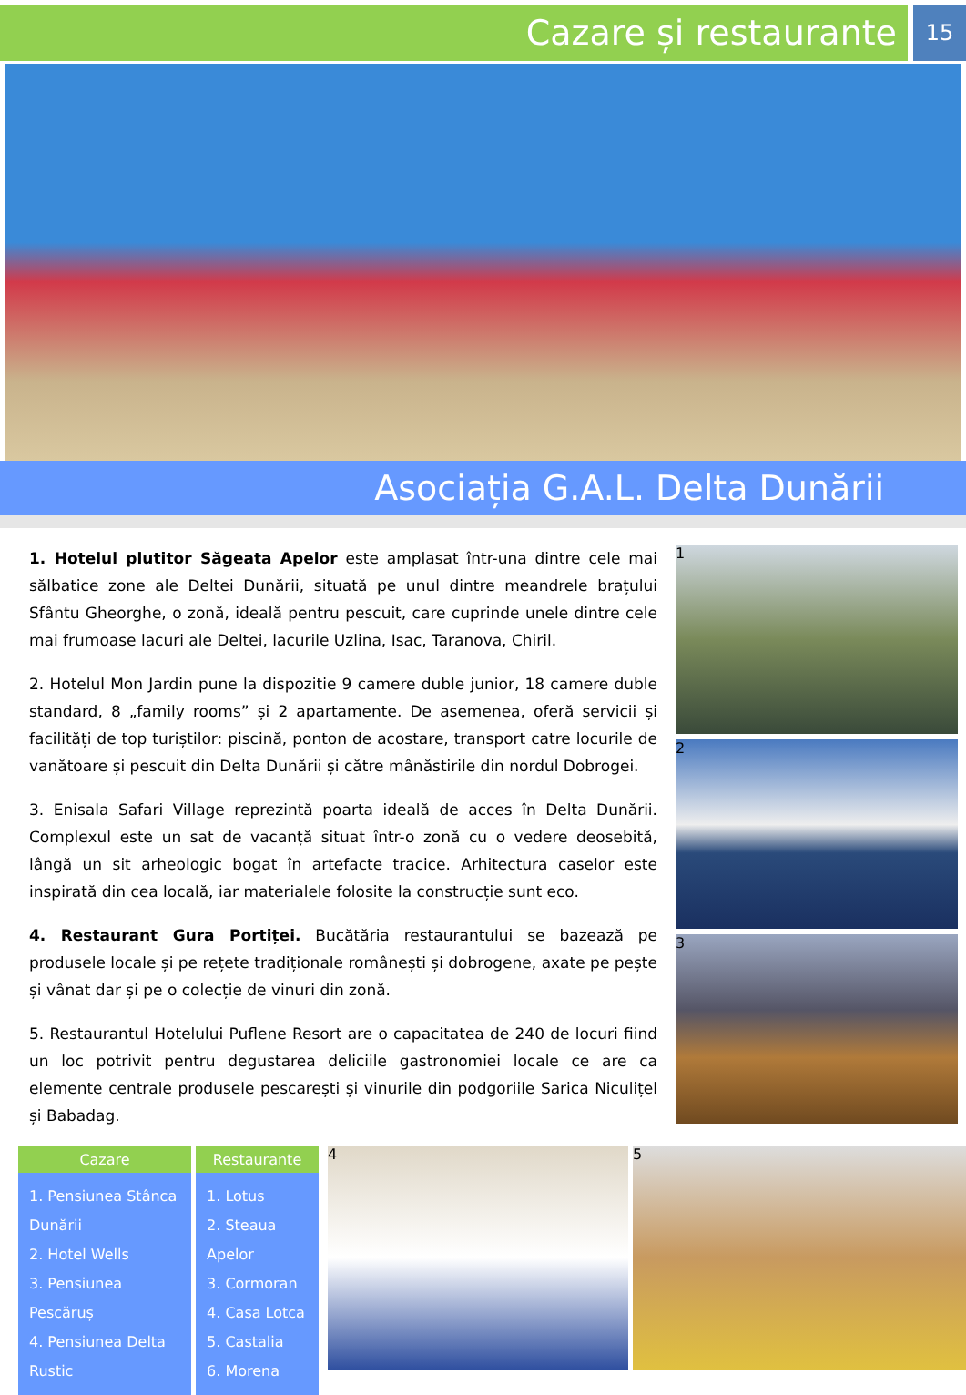Cazare și restaurante
15
Asociația G.A.L. Delta Dunării
1. Hotelul plutitor Săgeata Apelor este amplasat într-una dintre cele mai sălbatice zone ale Deltei Dunării, situată pe unul dintre meandrele brațului Sfântu Gheorghe, o zonă, ideală pentru pescuit, care cuprinde unele dintre cele mai frumoase lacuri ale Deltei, lacurile Uzlina, Isac, Taranova, Chiril.
2. Hotelul Mon Jardin pune la dispozitie 9 camere duble junior, 18 camere duble standard, 8 „family rooms” și 2 apartamente. De asemenea, oferă servicii și facilități de top turiștilor: piscină, ponton de acostare, transport catre locurile de vanătoare și pescuit din Delta Dunării și către mânăstirile din nordul Dobrogei.
3. Enisala Safari Village reprezintă poarta ideală de acces în Delta Dunării. Complexul este un sat de vacanță situat într-o zonă cu o vedere deosebită, lângă un sit arheologic bogat în artefacte tracice. Arhitectura caselor este inspirată din cea locală, iar materialele folosite la construcție sunt eco.
4. Restaurant Gura Portiței. Bucătăria restaurantului se bazează pe produsele locale și pe rețete tradiționale românești și dobrogene, axate pe pește și vânat dar și pe o colecție de vinuri din zonă.
5. Restaurantul Hotelului Puflene Resort are o capacitatea de 240 de locuri fiind un loc potrivit pentru degustarea deliciile gastronomiei locale ce are ca elemente centrale produsele pescarești și vinurile din podgoriile Sarica Niculițel și Babadag.
1
2
3
| Cazare | Restaurante |
| --- | --- |
| 1. Pensiunea Stânca Dunării 2. Hotel Wells 3. Pensiunea Pescăruș 4. Pensiunea Delta Rustic | 1. Lotus 2. Steaua Apelor 3. Cormoran 4. Casa Lotca 5. Castalia 6. Morena |
4 5